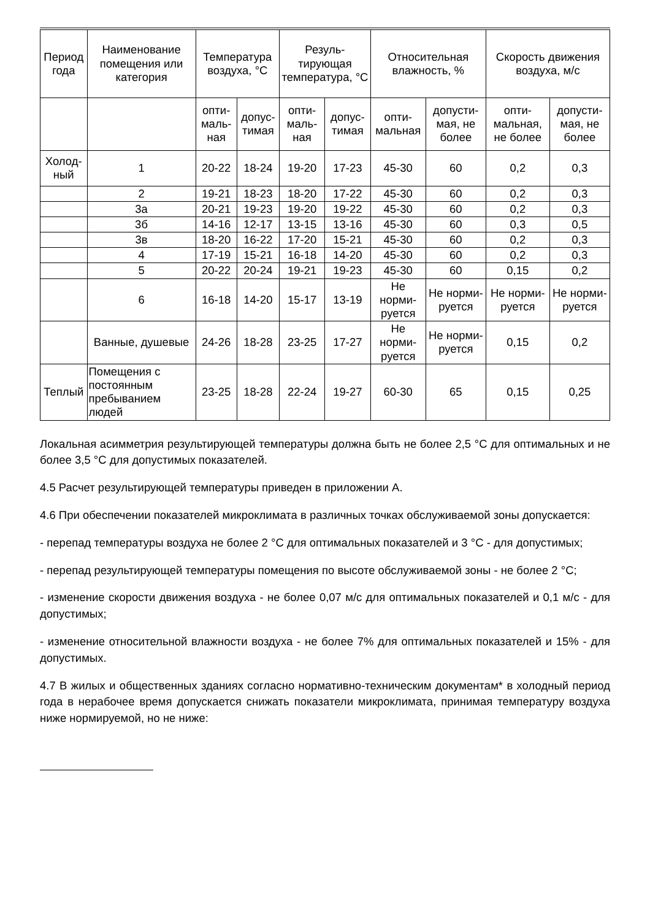| Период года | Наименование помещения или категория | Температура воздуха, °С | | Резуль-тирующая температура, °С | | Относительная влажность, % | | Скорость движения воздуха, м/с | |
| --- | --- | --- | --- | --- | --- | --- | --- | --- | --- |
| | | опти-маль-ная | допус-тимая | опти-маль-ная | допус-тимая | опти-мальная | допусти-мая, не более | опти-мальная, не более | допусти-мая, не более |
| Холод-ный | 1 | 20-22 | 18-24 | 19-20 | 17-23 | 45-30 | 60 | 0,2 | 0,3 |
| | 2 | 19-21 | 18-23 | 18-20 | 17-22 | 45-30 | 60 | 0,2 | 0,3 |
| | 3а | 20-21 | 19-23 | 19-20 | 19-22 | 45-30 | 60 | 0,2 | 0,3 |
| | 3б | 14-16 | 12-17 | 13-15 | 13-16 | 45-30 | 60 | 0,3 | 0,5 |
| | 3в | 18-20 | 16-22 | 17-20 | 15-21 | 45-30 | 60 | 0,2 | 0,3 |
| | 4 | 17-19 | 15-21 | 16-18 | 14-20 | 45-30 | 60 | 0,2 | 0,3 |
| | 5 | 20-22 | 20-24 | 19-21 | 19-23 | 45-30 | 60 | 0,15 | 0,2 |
| | 6 | 16-18 | 14-20 | 15-17 | 13-19 | Не норми-руется | Не норми-руется | Не норми-руется | Не норми-руется |
| | Ванные, душевые | 24-26 | 18-28 | 23-25 | 17-27 | Не норми-руется | Не норми-руется | 0,15 | 0,2 |
| Теплый | Помещения с постоянным пребыванием людей | 23-25 | 18-28 | 22-24 | 19-27 | 60-30 | 65 | 0,15 | 0,25 |
Локальная асимметрия результирующей температуры должна быть не более 2,5 °С для оптимальных и не более 3,5 °С для допустимых показателей.
4.5 Расчет результирующей температуры приведен в приложении А.
4.6 При обеспечении показателей микроклимата в различных точках обслуживаемой зоны допускается:
- перепад температуры воздуха не более 2 °С для оптимальных показателей и 3 °С - для допустимых;
- перепад результирующей температуры помещения по высоте обслуживаемой зоны - не более 2 °С;
- изменение скорости движения воздуха - не более 0,07 м/с для оптимальных показателей и 0,1 м/с - для допустимых;
- изменение относительной влажности воздуха - не более 7% для оптимальных показателей и 15% - для допустимых.
4.7 В жилых и общественных зданиях согласно нормативно-техническим документам* в холодный период года в нерабочее время допускается снижать показатели микроклимата, принимая температуру воздуха ниже нормируемой, но не ниже: